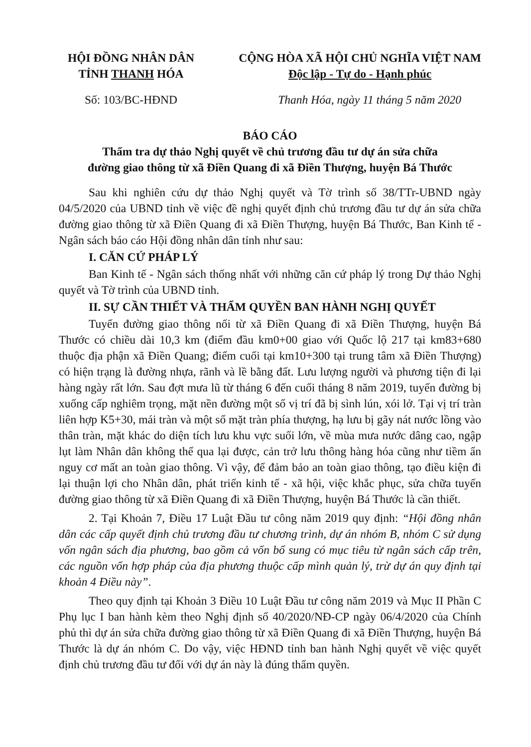HỘI ĐỒNG NHÂN DÂN
TỈNH THANH HÓA
CỘNG HÒA XÃ HỘI CHỦ NGHĨA VIỆT NAM
Độc lập - Tự do - Hạnh phúc
Số: 103/BC-HĐND Thanh Hóa, ngày 11 tháng 5 năm 2020
BÁO CÁO
Thẩm tra dự thảo Nghị quyết về chủ trương đầu tư dự án sửa chữa
đường giao thông từ xã Điền Quang đi xã Điền Thượng, huyện Bá Thước
Sau khi nghiên cứu dự thảo Nghị quyết và Tờ trình số 38/TTr-UBND ngày 04/5/2020 của UBND tỉnh về việc đề nghị quyết định chủ trương đầu tư dự án sửa chữa đường giao thông từ xã Điền Quang đi xã Điền Thượng, huyện Bá Thước, Ban Kinh tế - Ngân sách báo cáo Hội đồng nhân dân tỉnh như sau:
I. CĂN CỨ PHÁP LÝ
Ban Kinh tế - Ngân sách thống nhất với những căn cứ pháp lý trong Dự thảo Nghị quyết và Tờ trình của UBND tỉnh.
II. SỰ CẦN THIẾT VÀ THẨM QUYỀN BAN HÀNH NGHỊ QUYẾT
Tuyến đường giao thông nối từ xã Điền Quang đi xã Điền Thượng, huyện Bá Thước có chiều dài 10,3 km (điểm đầu km0+00 giao với Quốc lộ 217 tại km83+680 thuộc địa phận xã Điền Quang; điểm cuối tại km10+300 tại trung tâm xã Điền Thượng) có hiện trạng là đường nhựa, rãnh và lề bằng đất. Lưu lượng người và phương tiện đi lại hàng ngày rất lớn. Sau đợt mưa lũ từ tháng 6 đến cuối tháng 8 năm 2019, tuyến đường bị xuống cấp nghiêm trọng, mặt nền đường một số vị trí đã bị sình lún, xói lở. Tại vị trí tràn liên hợp K5+30, mái tràn và một số mặt tràn phía thượng, hạ lưu bị gãy nát nước lồng vào thân tràn, mặt khác do diện tích lưu khu vực suối lớn, về mùa mưa nước dâng cao, ngập lụt làm Nhân dân không thể qua lại được, cản trở lưu thông hàng hóa cũng như tiềm ẩn nguy cơ mất an toàn giao thông. Vì vậy, để đảm bảo an toàn giao thông, tạo điều kiện đi lại thuận lợi cho Nhân dân, phát triển kinh tế - xã hội, việc khắc phục, sửa chữa tuyến đường giao thông từ xã Điền Quang đi xã Điền Thượng, huyện Bá Thước là cần thiết.
2. Tại Khoản 7, Điều 17 Luật Đầu tư công năm 2019 quy định: “Hội đồng nhân dân các cấp quyết định chủ trương đầu tư chương trình, dự án nhóm B, nhóm C sử dụng vốn ngân sách địa phương, bao gồm cả vốn bổ sung có mục tiêu từ ngân sách cấp trên, các nguồn vốn hợp pháp của địa phương thuộc cấp mình quản lý, trừ dự án quy định tại khoản 4 Điều này”.
Theo quy định tại Khoản 3 Điều 10 Luật Đầu tư công năm 2019 và Mục II Phần C Phụ lục I ban hành kèm theo Nghị định số 40/2020/NĐ-CP ngày 06/4/2020 của Chính phủ thì dự án sửa chữa đường giao thông từ xã Điền Quang đi xã Điền Thượng, huyện Bá Thước là dự án nhóm C. Do vậy, việc HĐND tỉnh ban hành Nghị quyết về việc quyết định chủ trương đầu tư đối với dự án này là đúng thẩm quyền.